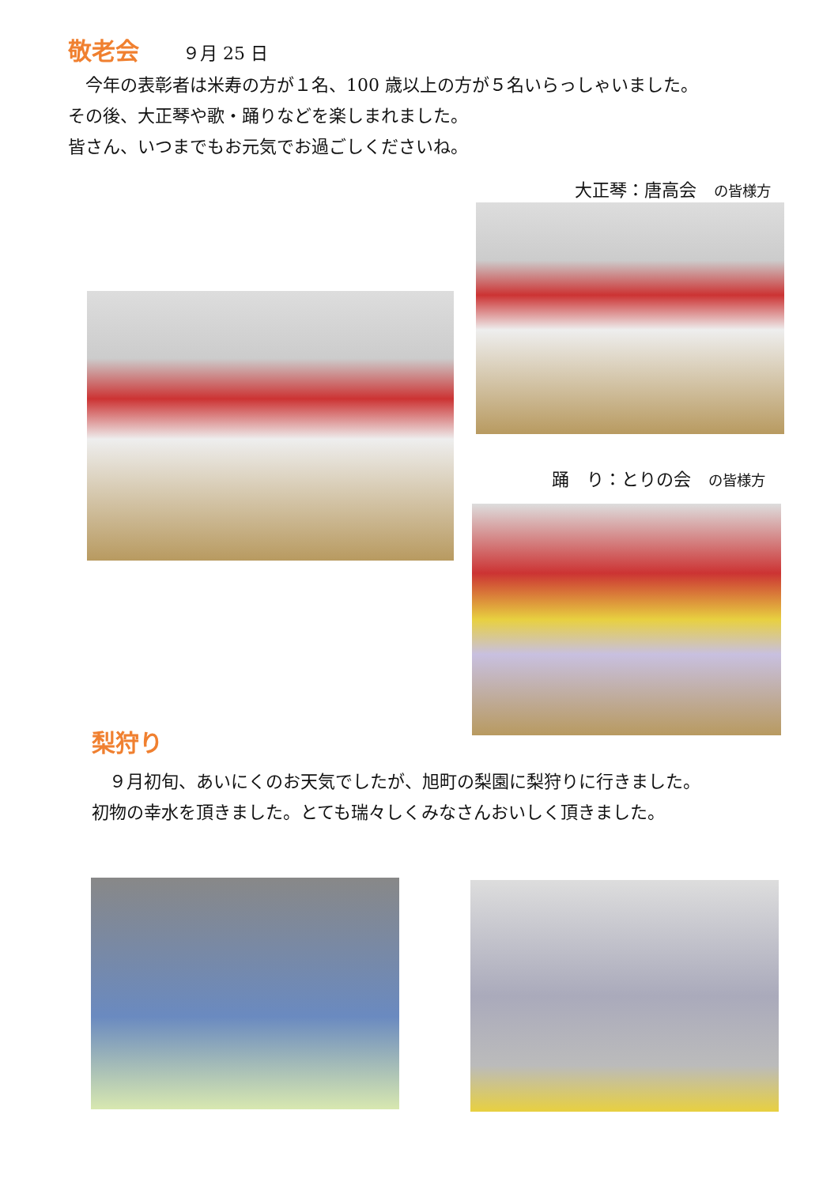敬老会 ９月 25 日
　今年の表彰者は米寿の方が１名、100 歳以上の方が５名いらっしゃいました。
その後、大正琴や歌・踊りなどを楽しまれました。
皆さん、いつまでもお元気でお過ごしくださいね。
大正琴：唐高会　の皆様方
踊　り：とりの会　の皆様方
梨狩り
　９月初旬、あいにくのお天気でしたが、旭町の梨園に梨狩りに行きました。
初物の幸水を頂きました。とても瑞々しくみなさんおいしく頂きました。